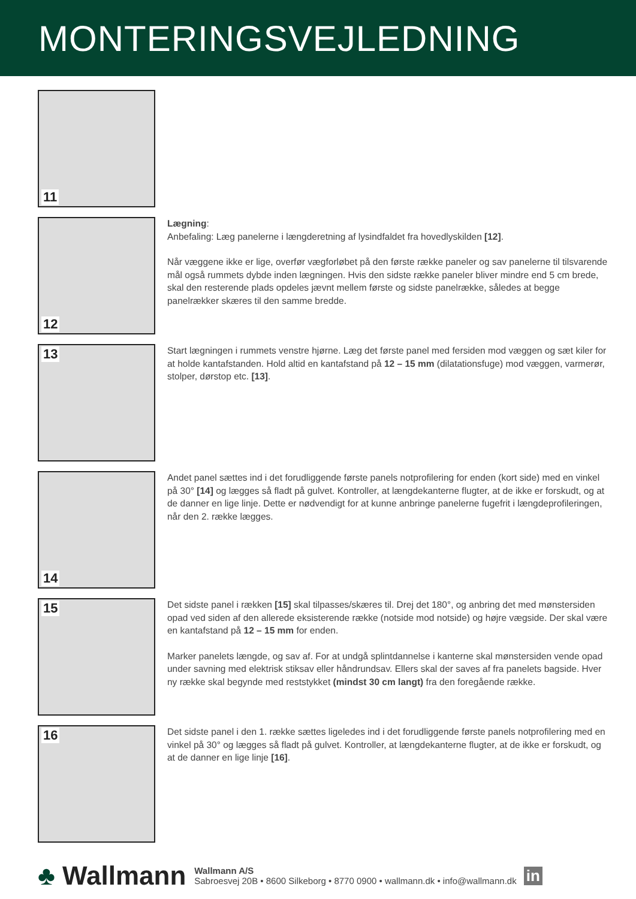MONTERINGSVEJLEDNING
11
12
Lægning:
Anbefaling: Læg panelerne i længderetning af lysindfaldet fra hovedlyskilden [12].
Når væggene ikke er lige, overfør vægforløbet på den første række paneler og sav panelerne til tilsvarende mål også rummets dybde inden lægningen. Hvis den sidste række paneler bliver mindre end 5 cm brede, skal den resterende plads opdeles jævnt mellem første og sidste panelrække, således at begge panelrækker skæres til den samme bredde.
13
Start lægningen i rummets venstre hjørne. Læg det første panel med fersiden mod væggen og sæt kiler for at holde kantafstanden. Hold altid en kantafstand på 12 – 15 mm (dilatationsfuge) mod væggen, varmerør, stolper, dørstop etc. [13].
14
Andet panel sættes ind i det forudliggende første panels notprofilering for enden (kort side) med en vinkel på 30° [14] og lægges så fladt på gulvet. Kontroller, at længdekanterne flugter, at de ikke er forskudt, og at de danner en lige linje. Dette er nødvendigt for at kunne anbringe panelerne fugefrit i længdeprofileringen, når den 2. række lægges.
15
Det sidste panel i rækken [15] skal tilpasses/skæres til. Drej det 180°, og anbring det med mønstersiden opad ved siden af den allerede eksisterende række (notside mod notside) og højre vægside. Der skal være en kantafstand på 12 – 15 mm for enden.
Marker panelets længde, og sav af. For at undgå splintdannelse i kanterne skal mønstersiden vende opad under savning med elektrisk stiksav eller håndrundsav. Ellers skal der saves af fra panelets bagside. Hver ny række skal begynde med reststykket (mindst 30 cm langt) fra den foregående række.
16
Det sidste panel i den 1. række sættes ligeledes ind i det forudliggende første panels notprofilering med en vinkel på 30° og lægges så fladt på gulvet. Kontroller, at længdekanterne flugter, at de ikke er forskudt, og at de danner en lige linje [16].
♣ Wallmann
Wallmann A/S
Sabroesvej 20B • 8600 Silkeborg • 8770 0900 • wallmann.dk • info@wallmann.dk
in